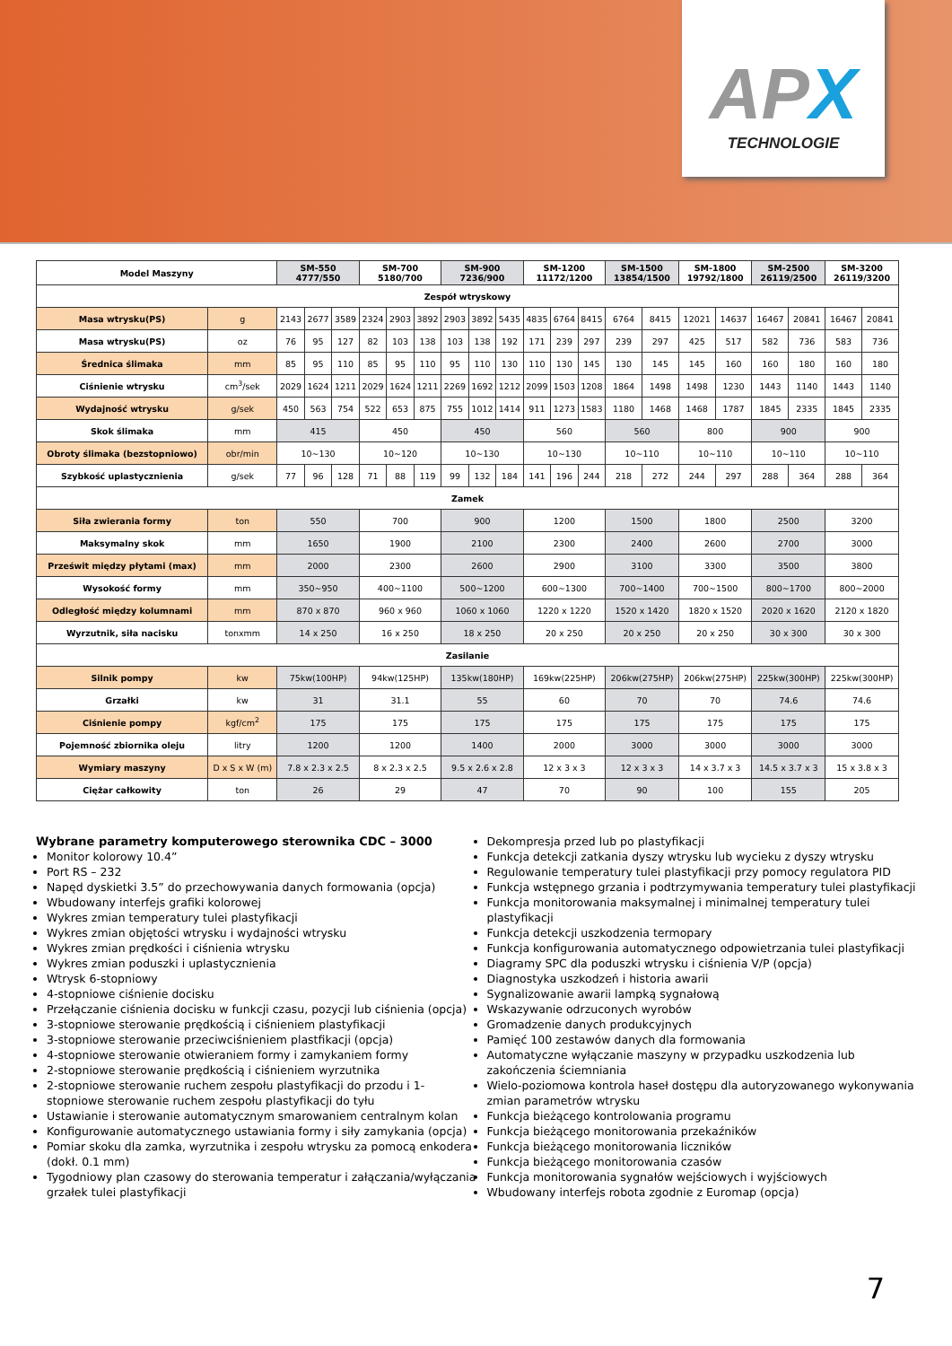APX
TECHNOLOGIE
| Model Maszyny | | SM-550 4777/550 | | | SM-700 5180/700 | | | SM-900 7236/900 | | | SM-1200 11172/1200 | | | SM-1500 13854/1500 | | SM-1800 19792/1800 | | SM-2500 26119/2500 | | SM-3200 26119/3200 | |
| --- | --- | --- | --- | --- | --- | --- | --- | --- | --- | --- | --- | --- | --- | --- | --- | --- | --- | --- | --- | --- | --- |
| Zespół wtryskowy | | | | | | | | | | | | | | | | | | | | | |
| Masa wtrysku(PS) | g | 2143 | 2677 | 3589 | 2324 | 2903 | 3892 | 2903 | 3892 | 5435 | 4835 | 6764 | 8415 | 6764 | 8415 | 12021 | 14637 | 16467 | 20841 | 16467 | 20841 |
| Masa wtrysku(PS) | oz | 76 | 95 | 127 | 82 | 103 | 138 | 103 | 138 | 192 | 171 | 239 | 297 | 239 | 297 | 425 | 517 | 582 | 736 | 583 | 736 |
| Średnica ślimaka | mm | 85 | 95 | 110 | 85 | 95 | 110 | 95 | 110 | 130 | 110 | 130 | 145 | 130 | 145 | 145 | 160 | 160 | 180 | 160 | 180 |
| Ciśnienie wtrysku | cm<sup>3</sup>/sek | 2029 | 1624 | 1211 | 2029 | 1624 | 1211 | 2269 | 1692 | 1212 | 2099 | 1503 | 1208 | 1864 | 1498 | 1498 | 1230 | 1443 | 1140 | 1443 | 1140 |
| Wydajność wtrysku | g/sek | 450 | 563 | 754 | 522 | 653 | 875 | 755 | 1012 | 1414 | 911 | 1273 | 1583 | 1180 | 1468 | 1468 | 1787 | 1845 | 2335 | 1845 | 2335 |
| Skok ślimaka | mm | 415 | | | 450 | | | 450 | | | 560 | | | 560 | | 800 | | 900 | | 900 | |
| Obroty ślimaka (bezstopniowo) | obr/min | 10~130 | | | 10~120 | | | 10~130 | | | 10~130 | | | 10~110 | | 10~110 | | 10~110 | | 10~110 | |
| Szybkość uplastycznienia | g/sek | 77 | 96 | 128 | 71 | 88 | 119 | 99 | 132 | 184 | 141 | 196 | 244 | 218 | 272 | 244 | 297 | 288 | 364 | 288 | 364 |
| Zamek | | | | | | | | | | | | | | | | | | | | | |
| Siła zwierania formy | ton | 550 | | | 700 | | | 900 | | | 1200 | | | 1500 | | 1800 | | 2500 | | 3200 | |
| Maksymalny skok | mm | 1650 | | | 1900 | | | 2100 | | | 2300 | | | 2400 | | 2600 | | 2700 | | 3000 | |
| Prześwit między płytami (max) | mm | 2000 | | | 2300 | | | 2600 | | | 2900 | | | 3100 | | 3300 | | 3500 | | 3800 | |
| Wysokość formy | mm | 350~950 | | | 400~1100 | | | 500~1200 | | | 600~1300 | | | 700~1400 | | 700~1500 | | 800~1700 | | 800~2000 | |
| Odległość między kolumnami | mm | 870 x 870 | | | 960 x 960 | | | 1060 x 1060 | | | 1220 x 1220 | | | 1520 x 1420 | | 1820 x 1520 | | 2020 x 1620 | | 2120 x 1820 | |
| Wyrzutnik, siła nacisku | tonxmm | 14 x 250 | | | 16 x 250 | | | 18 x 250 | | | 20 x 250 | | | 20 x 250 | | 20 x 250 | | 30 x 300 | | 30 x 300 | |
| Zasilanie | | | | | | | | | | | | | | | | | | | | | |
| Silnik pompy | kw | 75kw(100HP) | | | 94kw(125HP) | | | 135kw(180HP) | | | 169kw(225HP) | | | 206kw(275HP) | | 206kw(275HP) | | 225kw(300HP) | | 225kw(300HP) | |
| Grzałki | kw | 31 | | | 31.1 | | | 55 | | | 60 | | | 70 | | 70 | | 74.6 | | 74.6 | |
| Ciśnienie pompy | kgf/cm<sup>2</sup> | 175 | | | 175 | | | 175 | | | 175 | | | 175 | | 175 | | 175 | | 175 | |
| Pojemność zbiornika oleju | litry | 1200 | | | 1200 | | | 1400 | | | 2000 | | | 3000 | | 3000 | | 3000 | | 3000 | |
| Wymiary maszyny | D x S x W (m) | 7.8 x 2.3 x 2.5 | | | 8 x 2.3 x 2.5 | | | 9.5 x 2.6 x 2.8 | | | 12 x 3 x 3 | | | 12 x 3 x 3 | | 14 x 3.7 x 3 | | 14.5 x 3.7 x 3 | | 15 x 3.8 x 3 | |
| Ciężar całkowity | ton | 26 | | | 29 | | | 47 | | | 70 | | | 90 | | 100 | | 155 | | 205 | |
Wybrane parametry komputerowego sterownika CDC – 3000
Monitor kolorowy 10.4”
Port RS – 232
Napęd dyskietki 3.5” do przechowywania danych formowania (opcja)
Wbudowany interfejs grafiki kolorowej
Wykres zmian temperatury tulei plastyfikacji
Wykres zmian objętości wtrysku i wydajności wtrysku
Wykres zmian prędkości i ciśnienia wtrysku
Wykres zmian poduszki i uplastycznienia
Wtrysk 6-stopniowy
4-stopniowe ciśnienie docisku
Przełączanie ciśnienia docisku w funkcji czasu, pozycji lub ciśnienia (opcja)
3-stopniowe sterowanie prędkością i ciśnieniem plastyfikacji
3-stopniowe sterowanie przeciwciśnieniem plastfikacji (opcja)
4-stopniowe sterowanie otwieraniem formy i zamykaniem formy
2-stopniowe sterowanie prędkością i ciśnieniem wyrzutnika
2-stopniowe sterowanie ruchem zespołu plastyfikacji do przodu i 1-stopniowe sterowanie ruchem zespołu plastyfikacji do tyłu
Ustawianie i sterowanie automatycznym smarowaniem centralnym kolan
Konfigurowanie automatycznego ustawiania formy i siły zamykania (opcja)
Pomiar skoku dla zamka, wyrzutnika i zespołu wtrysku za pomocą enkodera (dokł. 0.1 mm)
Tygodniowy plan czasowy do sterowania temperatur i załączania/wyłączania grzałek tulei plastyfikacji
Dekompresja przed lub po plastyfikacji
Funkcja detekcji zatkania dyszy wtrysku lub wycieku z dyszy wtrysku
Regulowanie temperatury tulei plastyfikacji przy pomocy regulatora PID
Funkcja wstępnego grzania i podtrzymywania temperatury tulei plastyfikacji
Funkcja monitorowania maksymalnej i minimalnej temperatury tulei plastyfikacji
Funkcja detekcji uszkodzenia termopary
Funkcja konfigurowania automatycznego odpowietrzania tulei plastyfikacji
Diagramy SPC dla poduszki wtrysku i ciśnienia V/P (opcja)
Diagnostyka uszkodzeń i historia awarii
Sygnalizowanie awarii lampką sygnałową
Wskazywanie odrzuconych wyrobów
Gromadzenie danych produkcyjnych
Pamięć 100 zestawów danych dla formowania
Automatyczne wyłączanie maszyny w przypadku uszkodzenia lub zakończenia ściemniania
Wielo-poziomowa kontrola haseł dostępu dla autoryzowanego wykonywania zmian parametrów wtrysku
Funkcja bieżącego kontrolowania programu
Funkcja bieżącego monitorowania przekaźników
Funkcja bieżącego monitorowania liczników
Funkcja bieżącego monitorowania czasów
Funkcja monitorowania sygnałów wejściowych i wyjściowych
Wbudowany interfejs robota zgodnie z Euromap (opcja)
7